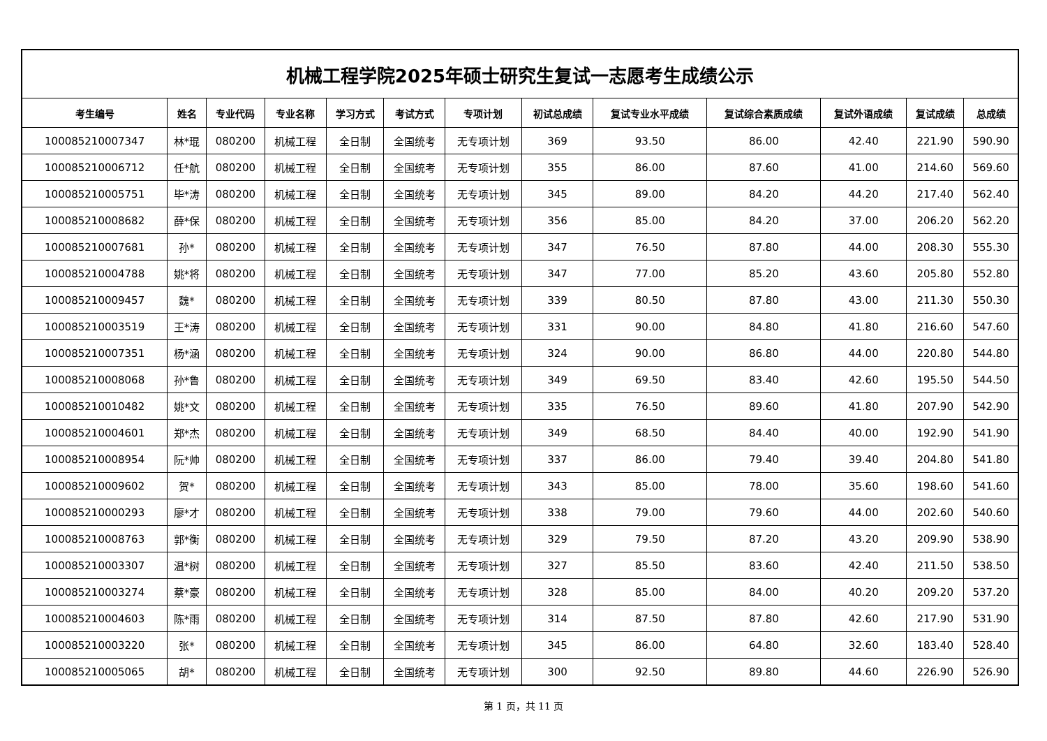| 机械工程学院2025年硕士研究生复试一志愿考生成绩公示 | | | | | | | | | | | | |
| 考生编号 | 姓名 | 专业代码 | 专业名称 | 学习方式 | 考试方式 | 专项计划 | 初试总成绩 | 复试专业水平成绩 | 复试综合素质成绩 | 复试外语成绩 | 复试成绩 | 总成绩 |
| 100085210007347 | 林*琨 | 080200 | 机械工程 | 全日制 | 全国统考 | 无专项计划 | 369 | 93.50 | 86.00 | 42.40 | 221.90 | 590.90 |
| 100085210006712 | 任*航 | 080200 | 机械工程 | 全日制 | 全国统考 | 无专项计划 | 355 | 86.00 | 87.60 | 41.00 | 214.60 | 569.60 |
| 100085210005751 | 毕*涛 | 080200 | 机械工程 | 全日制 | 全国统考 | 无专项计划 | 345 | 89.00 | 84.20 | 44.20 | 217.40 | 562.40 |
| 100085210008682 | 薛*保 | 080200 | 机械工程 | 全日制 | 全国统考 | 无专项计划 | 356 | 85.00 | 84.20 | 37.00 | 206.20 | 562.20 |
| 100085210007681 | 孙* | 080200 | 机械工程 | 全日制 | 全国统考 | 无专项计划 | 347 | 76.50 | 87.80 | 44.00 | 208.30 | 555.30 |
| 100085210004788 | 姚*将 | 080200 | 机械工程 | 全日制 | 全国统考 | 无专项计划 | 347 | 77.00 | 85.20 | 43.60 | 205.80 | 552.80 |
| 100085210009457 | 魏* | 080200 | 机械工程 | 全日制 | 全国统考 | 无专项计划 | 339 | 80.50 | 87.80 | 43.00 | 211.30 | 550.30 |
| 100085210003519 | 王*涛 | 080200 | 机械工程 | 全日制 | 全国统考 | 无专项计划 | 331 | 90.00 | 84.80 | 41.80 | 216.60 | 547.60 |
| 100085210007351 | 杨*涵 | 080200 | 机械工程 | 全日制 | 全国统考 | 无专项计划 | 324 | 90.00 | 86.80 | 44.00 | 220.80 | 544.80 |
| 100085210008068 | 孙*鲁 | 080200 | 机械工程 | 全日制 | 全国统考 | 无专项计划 | 349 | 69.50 | 83.40 | 42.60 | 195.50 | 544.50 |
| 100085210010482 | 姚*文 | 080200 | 机械工程 | 全日制 | 全国统考 | 无专项计划 | 335 | 76.50 | 89.60 | 41.80 | 207.90 | 542.90 |
| 100085210004601 | 郑*杰 | 080200 | 机械工程 | 全日制 | 全国统考 | 无专项计划 | 349 | 68.50 | 84.40 | 40.00 | 192.90 | 541.90 |
| 100085210008954 | 阮*帅 | 080200 | 机械工程 | 全日制 | 全国统考 | 无专项计划 | 337 | 86.00 | 79.40 | 39.40 | 204.80 | 541.80 |
| 100085210009602 | 贺* | 080200 | 机械工程 | 全日制 | 全国统考 | 无专项计划 | 343 | 85.00 | 78.00 | 35.60 | 198.60 | 541.60 |
| 100085210000293 | 廖*才 | 080200 | 机械工程 | 全日制 | 全国统考 | 无专项计划 | 338 | 79.00 | 79.60 | 44.00 | 202.60 | 540.60 |
| 100085210008763 | 郭*衡 | 080200 | 机械工程 | 全日制 | 全国统考 | 无专项计划 | 329 | 79.50 | 87.20 | 43.20 | 209.90 | 538.90 |
| 100085210003307 | 温*树 | 080200 | 机械工程 | 全日制 | 全国统考 | 无专项计划 | 327 | 85.50 | 83.60 | 42.40 | 211.50 | 538.50 |
| 100085210003274 | 蔡*豪 | 080200 | 机械工程 | 全日制 | 全国统考 | 无专项计划 | 328 | 85.00 | 84.00 | 40.20 | 209.20 | 537.20 |
| 100085210004603 | 陈*雨 | 080200 | 机械工程 | 全日制 | 全国统考 | 无专项计划 | 314 | 87.50 | 87.80 | 42.60 | 217.90 | 531.90 |
| 100085210003220 | 张* | 080200 | 机械工程 | 全日制 | 全国统考 | 无专项计划 | 345 | 86.00 | 64.80 | 32.60 | 183.40 | 528.40 |
| 100085210005065 | 胡* | 080200 | 机械工程 | 全日制 | 全国统考 | 无专项计划 | 300 | 92.50 | 89.80 | 44.60 | 226.90 | 526.90 |
第 1 页，共 11 页